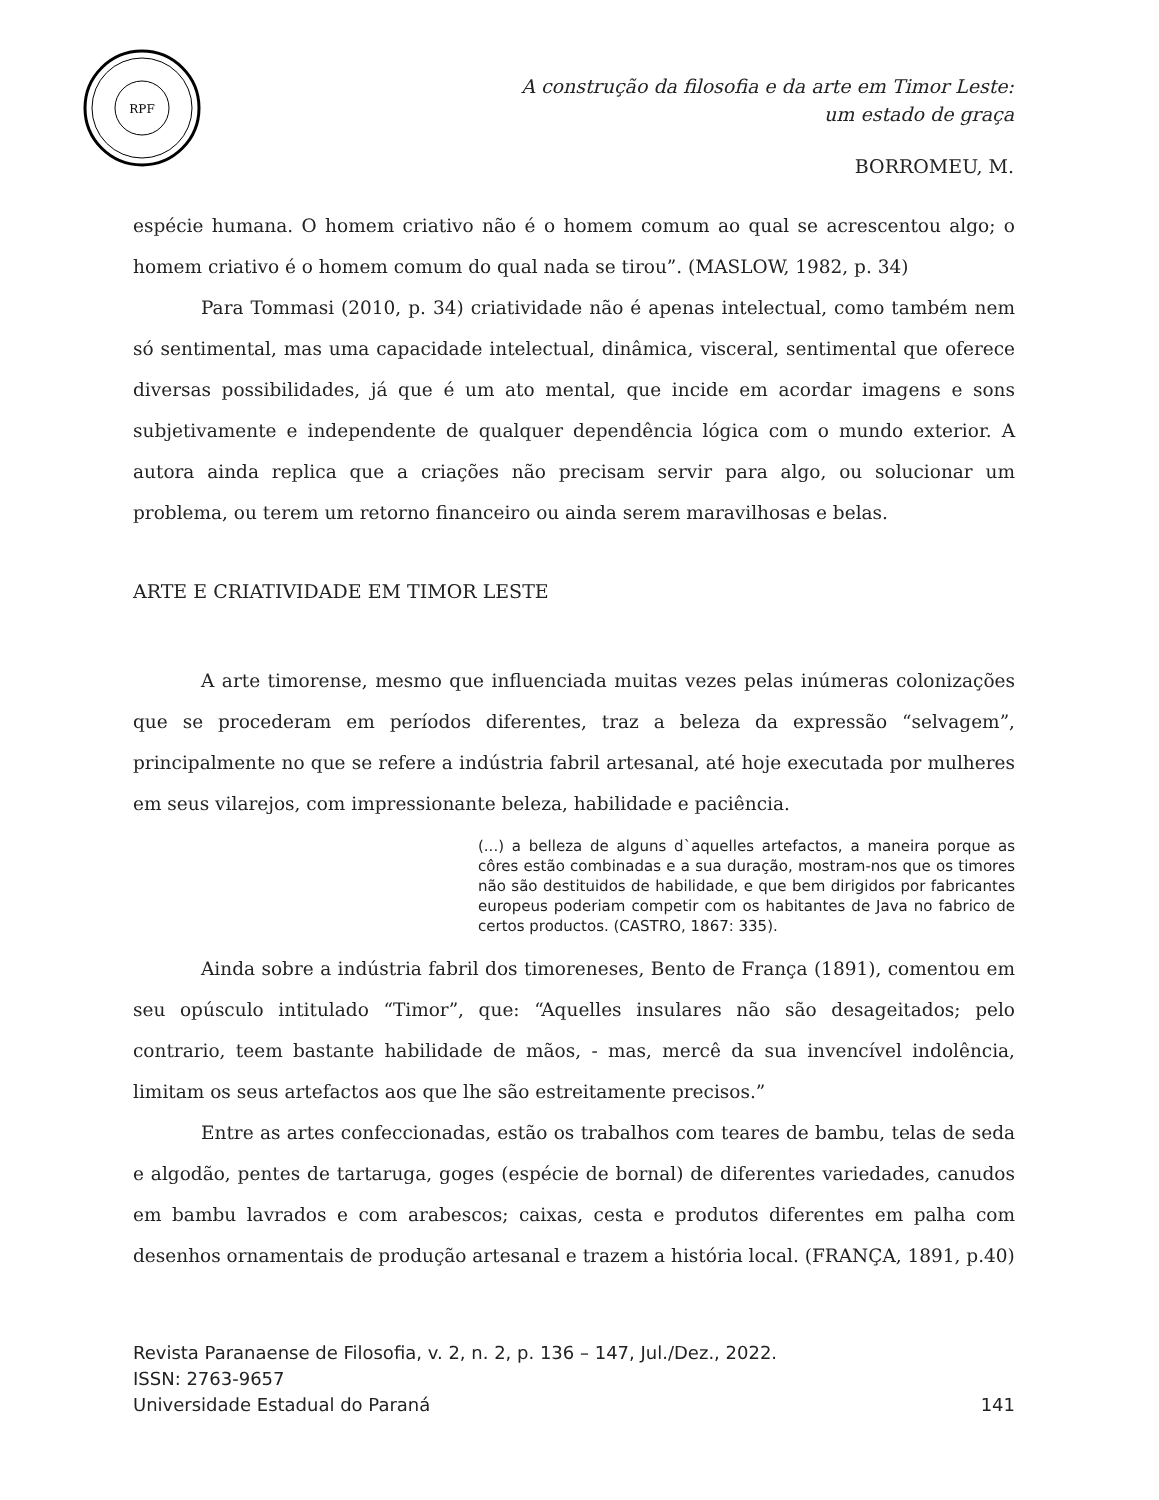RPF
A construção da filosofia e da arte em Timor Leste:
um estado de graça
BORROMEU, M.
espécie humana. O homem criativo não é o homem comum ao qual se acrescentou algo; o homem criativo é o homem comum do qual nada se tirou”. (MASLOW, 1982, p. 34)
Para Tommasi (2010, p. 34) criatividade não é apenas intelectual, como também nem só sentimental, mas uma capacidade intelectual, dinâmica, visceral, sentimental que oferece diversas possibilidades, já que é um ato mental, que incide em acordar imagens e sons subjetivamente e independente de qualquer dependência lógica com o mundo exterior. A autora ainda replica que a criações não precisam servir para algo, ou solucionar um problema, ou terem um retorno financeiro ou ainda serem maravilhosas e belas.
ARTE E CRIATIVIDADE EM TIMOR LESTE
A arte timorense, mesmo que influenciada muitas vezes pelas inúmeras colonizações que se procederam em períodos diferentes, traz a beleza da expressão “selvagem”, principalmente no que se refere a indústria fabril artesanal, até hoje executada por mulheres em seus vilarejos, com impressionante beleza, habilidade e paciência.
(...) a belleza de alguns d`aquelles artefactos, a maneira porque as côres estão combinadas e a sua duração, mostram-nos que os timores não são destituidos de habilidade, e que bem dirigidos por fabricantes europeus poderiam competir com os habitantes de Java no fabrico de certos productos. (CASTRO, 1867: 335).
Ainda sobre a indústria fabril dos timoreneses, Bento de França (1891), comentou em seu opúsculo intitulado “Timor”, que: “Aquelles insulares não são desageitados; pelo contrario, teem bastante habilidade de mãos, - mas, mercê da sua invencível indolência, limitam os seus artefactos aos que lhe são estreitamente precisos.”
Entre as artes confeccionadas, estão os trabalhos com teares de bambu, telas de seda e algodão, pentes de tartaruga, goges (espécie de bornal) de diferentes variedades, canudos em bambu lavrados e com arabescos; caixas, cesta e produtos diferentes em palha com desenhos ornamentais de produção artesanal e trazem a história local. (FRANÇA, 1891, p.40)
Revista Paranaense de Filosofia, v. 2, n. 2, p. 136 – 147, Jul./Dez., 2022.
ISSN: 2763-9657
Universidade Estadual do Paraná 141